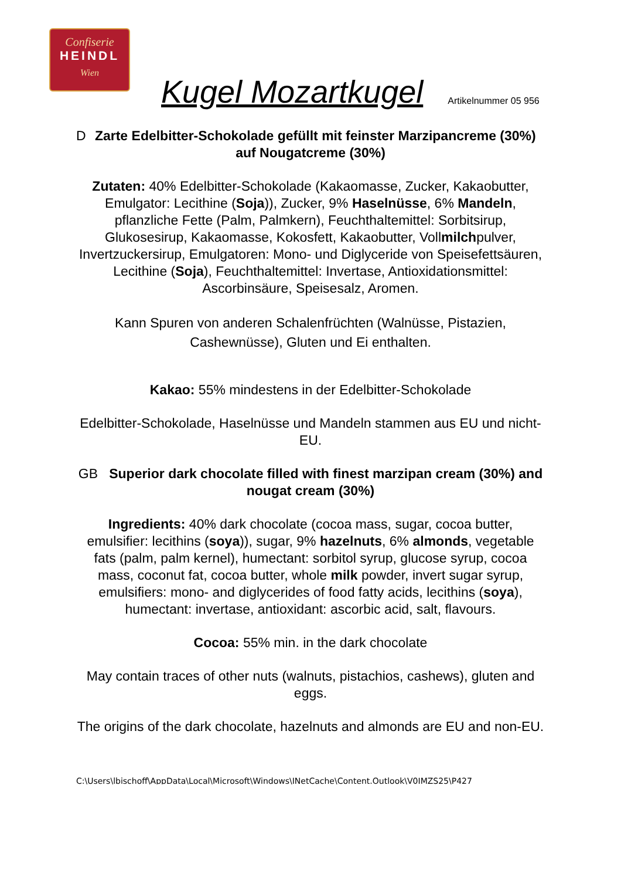Confiserie
HEINDL
Wien
Kugel Mozartkugel
Artikelnummer 05 956
DZarte Edelbitter-Schokolade gefüllt mit feinster Marzipancreme (30%) auf Nougatcreme (30%)
Zutaten: 40% Edelbitter-Schokolade (Kakaomasse, Zucker, Kakaobutter, Emulgator: Lecithine (Soja)), Zucker, 9% Haselnüsse, 6% Mandeln, pflanzliche Fette (Palm, Palmkern), Feuchthaltemittel: Sorbitsirup, Glukosesirup, Kakaomasse, Kokosfett, Kakaobutter, Vollmilchpulver, Invertzuckersirup, Emulgatoren: Mono- und Diglyceride von Speisefettsäuren, Lecithine (Soja), Feuchthaltemittel: Invertase, Antioxidationsmittel: Ascorbinsäure, Speisesalz, Aromen.
Kann Spuren von anderen Schalenfrüchten (Walnüsse, Pistazien, Cashewnüsse), Gluten und Ei enthalten.
Kakao: 55% mindestens in der Edelbitter-Schokolade
Edelbitter-Schokolade, Haselnüsse und Mandeln stammen aus EU und nicht-EU.
GB Superior dark chocolate filled with finest marzipan cream (30%) and nougat cream (30%)
Ingredients: 40% dark chocolate (cocoa mass, sugar, cocoa butter, emulsifier: lecithins (soya)), sugar, 9% hazelnuts, 6% almonds, vegetable fats (palm, palm kernel), humectant: sorbitol syrup, glucose syrup, cocoa mass, coconut fat, cocoa butter, whole milk powder, invert sugar syrup, emulsifiers: mono- and diglycerides of food fatty acids, lecithins (soya), humectant: invertase, antioxidant: ascorbic acid, salt, flavours.
Cocoa: 55% min. in the dark chocolate
May contain traces of other nuts (walnuts, pistachios, cashews), gluten and eggs.
The origins of the dark chocolate, hazelnuts and almonds are EU and non-EU.
C:\Users\lbischoff\AppData\Local\Microsoft\Windows\INetCache\Content.Outlook\V0IMZS25\P427